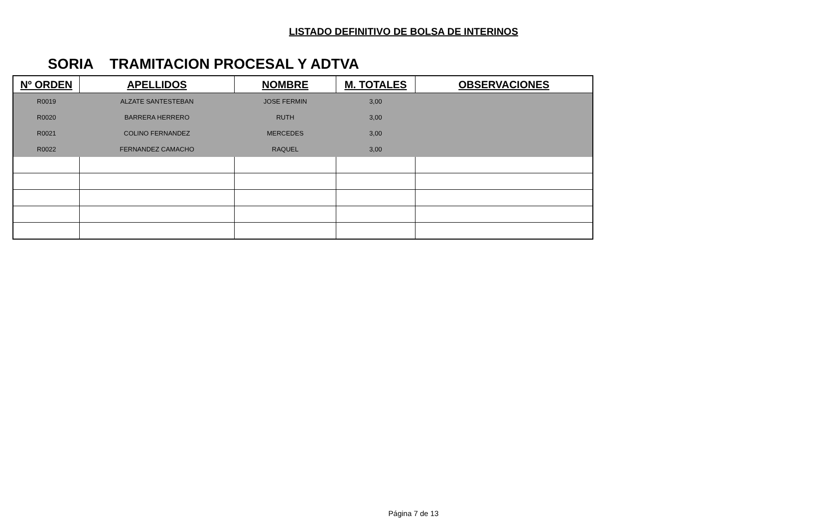LISTADO DEFINITIVO DE BOLSA DE INTERINOS
SORIA TRAMITACION PROCESAL Y ADTVA
| Nº ORDEN | APELLIDOS | NOMBRE | M. TOTALES | OBSERVACIONES |
| --- | --- | --- | --- | --- |
| R0019 | ALZATE SANTESTEBAN | JOSE FERMIN | 3,00 | |
| R0020 | BARRERA HERRERO | RUTH | 3,00 | |
| R0021 | COLINO FERNANDEZ | MERCEDES | 3,00 | |
| R0022 | FERNANDEZ CAMACHO | RAQUEL | 3,00 | |
Página 7 de 13